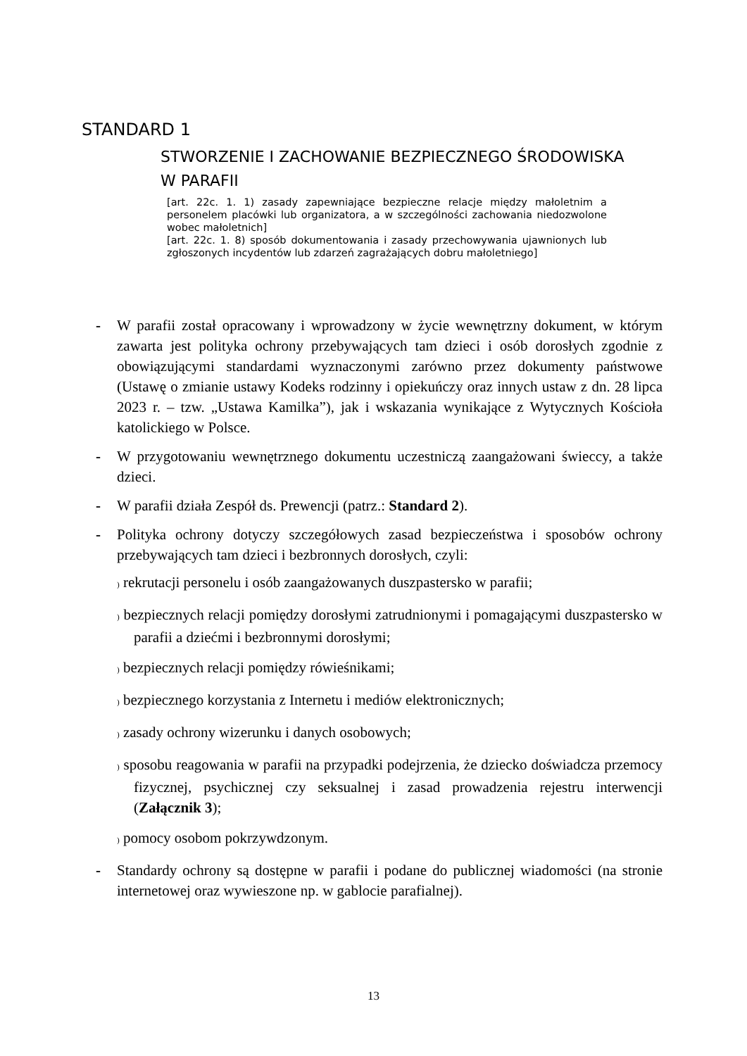STANDARD 1
STWORZENIE I ZACHOWANIE BEZPIECZNEGO ŚRODOWISKA
W PARAFII
[art. 22c. 1. 1) zasady zapewniające bezpieczne relacje między małoletnim a personelem placówki lub organizatora, a w szczególności zachowania niedozwolone wobec małoletnich]
[art. 22c. 1. 8) sposób dokumentowania i zasady przechowywania ujawnionych lub zgłoszonych incydentów lub zdarzeń zagrażających dobru małoletniego]
- W parafii został opracowany i wprowadzony w życie wewnętrzny dokument, w którym zawarta jest polityka ochrony przebywających tam dzieci i osób dorosłych zgodnie z obowiązującymi standardami wyznaczonymi zarówno przez dokumenty państwowe (Ustawę o zmianie ustawy Kodeks rodzinny i opiekuńczy oraz innych ustaw z dn. 28 lipca 2023 r. – tzw. „Ustawa Kamilka”), jak i wskazania wynikające z Wytycznych Kościoła katolickiego w Polsce.
- W przygotowaniu wewnętrznego dokumentu uczestniczą zaangażowani świeccy, a także dzieci.
- W parafii działa Zespół ds. Prewencji (patrz.: Standard 2).
- Polityka ochrony dotyczy szczegółowych zasad bezpieczeństwa i sposobów ochrony przebywających tam dzieci i bezbronnych dorosłych, czyli:
) rekrutacji personelu i osób zaangażowanych duszpastersko w parafii;
) bezpiecznych relacji pomiędzy dorosłymi zatrudnionymi i pomagającymi duszpastersko w parafii a dziećmi i bezbronnymi dorosłymi;
) bezpiecznych relacji pomiędzy rówieśnikami;
) bezpiecznego korzystania z Internetu i mediów elektronicznych;
) zasady ochrony wizerunku i danych osobowych;
) sposobu reagowania w parafii na przypadki podejrzenia, że dziecko doświadcza przemocy fizycznej, psychicznej czy seksualnej i zasad prowadzenia rejestru interwencji (Załącznik 3);
) pomocy osobom pokrzywdzonym.
- Standardy ochrony są dostępne w parafii i podane do publicznej wiadomości (na stronie internetowej oraz wywieszone np. w gablocie parafialnej).
13